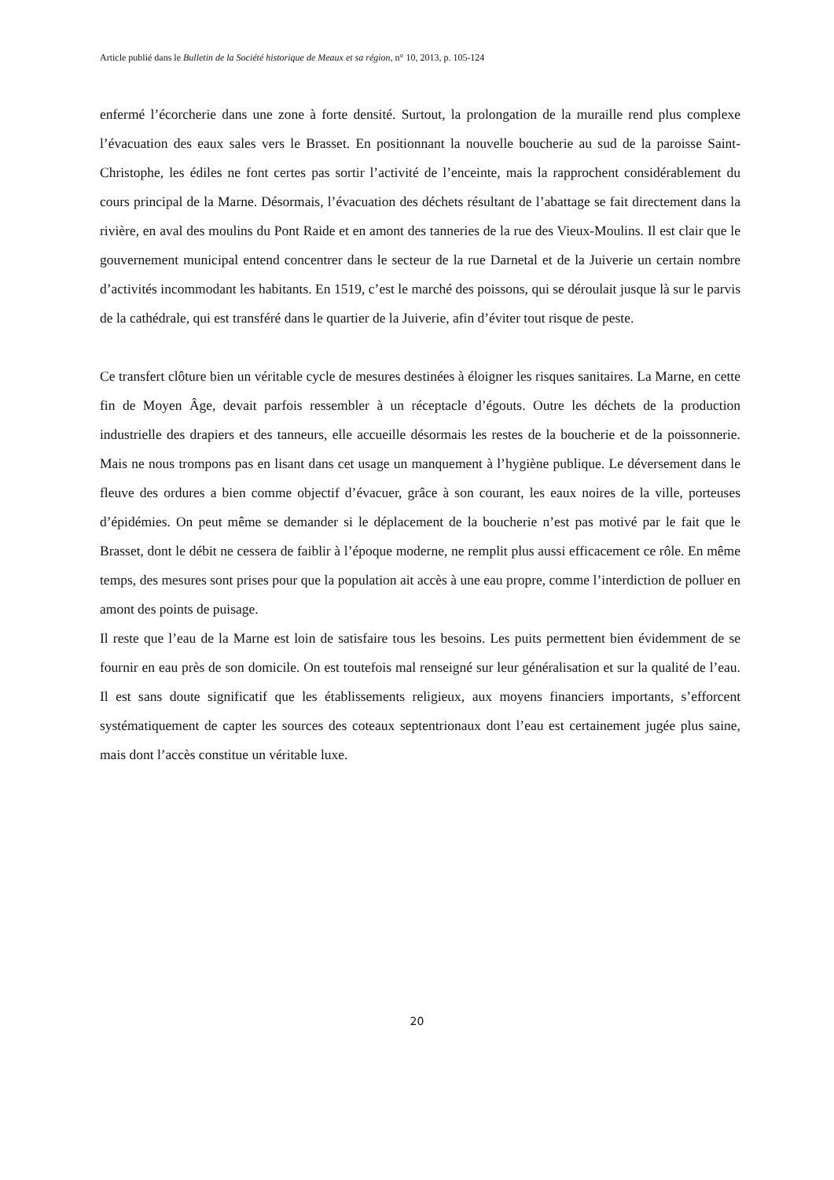Article publié dans le Bulletin de la Société historique de Meaux et sa région, n° 10, 2013, p. 105-124
enfermé l’écorcherie dans une zone à forte densité. Surtout, la prolongation de la muraille rend plus complexe l’évacuation des eaux sales vers le Brasset. En positionnant la nouvelle boucherie au sud de la paroisse Saint-Christophe, les édiles ne font certes pas sortir l’activité de l’enceinte, mais la rapprochent considérablement du cours principal de la Marne. Désormais, l’évacuation des déchets résultant de l’abattage se fait directement dans la rivière, en aval des moulins du Pont Raide et en amont des tanneries de la rue des Vieux-Moulins. Il est clair que le gouvernement municipal entend concentrer dans le secteur de la rue Darnetal et de la Juiverie un certain nombre d’activités incommodant les habitants. En 1519, c’est le marché des poissons, qui se déroulait jusque là sur le parvis de la cathédrale, qui est transféré dans le quartier de la Juiverie, afin d’éviter tout risque de peste.
Ce transfert clôture bien un véritable cycle de mesures destinées à éloigner les risques sanitaires. La Marne, en cette fin de Moyen Âge, devait parfois ressembler à un réceptacle d’égouts. Outre les déchets de la production industrielle des drapiers et des tanneurs, elle accueille désormais les restes de la boucherie et de la poissonnerie. Mais ne nous trompons pas en lisant dans cet usage un manquement à l’hygiène publique. Le déversement dans le fleuve des ordures a bien comme objectif d’évacuer, grâce à son courant, les eaux noires de la ville, porteuses d’épidémies. On peut même se demander si le déplacement de la boucherie n’est pas motivé par le fait que le Brasset, dont le débit ne cessera de faiblir à l’époque moderne, ne remplit plus aussi efficacement ce rôle. En même temps, des mesures sont prises pour que la population ait accès à une eau propre, comme l’interdiction de polluer en amont des points de puisage.
Il reste que l’eau de la Marne est loin de satisfaire tous les besoins. Les puits permettent bien évidemment de se fournir en eau près de son domicile. On est toutefois mal renseigné sur leur généralisation et sur la qualité de l’eau. Il est sans doute significatif que les établissements religieux, aux moyens financiers importants, s’efforcent systématiquement de capter les sources des coteaux septentrionaux dont l’eau est certainement jugée plus saine, mais dont l’accès constitue un véritable luxe.
20